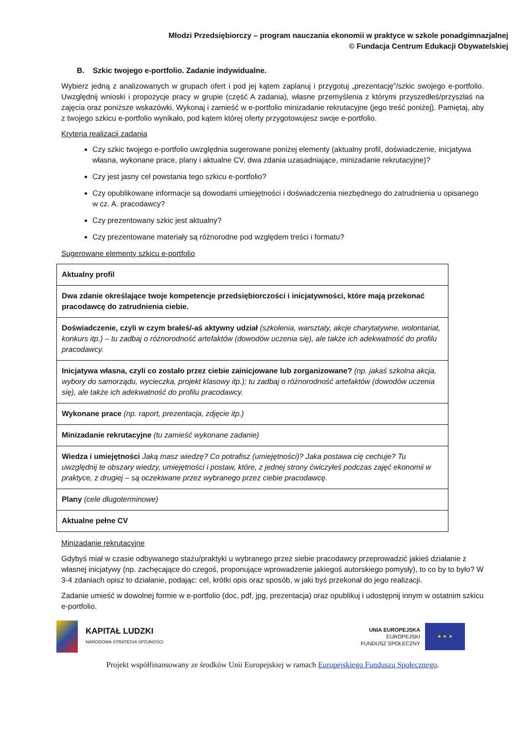Młodzi Przedsiębiorczy – program nauczania ekonomii w praktyce w szkole ponadgimnazjalnej
© Fundacja Centrum Edukacji Obywatelskiej
B. Szkic twojego e-portfolio. Zadanie indywidualne.
Wybierz jedną z analizowanych w grupach ofert i pod jej kątem zaplanuj i przygotuj „prezentację”/szkic swojego e-portfolio. Uwzględnij wnioski i propozycje pracy w grupie (część A zadania), własne przemyślenia z którymi przyszedłeś/przyszłaś na zajęcia oraz poniższe wskazówki. Wykonaj i zamieść w e-portfolio minizadanie rekrutacyjne (jego treść poniżej). Pamiętaj, aby z twojego szkicu e-portfolio wynikało, pod kątem której oferty przygotowujesz swoje e-portfolio.
Kryteria realizacji zadania
Czy szkic twojego e-portfolio uwzględnia sugerowane poniżej elementy (aktualny profil, doświadczenie, inicjatywa własna, wykonane prace, plany i aktualne CV, dwa zdania uzasadniające, minizadanie rekrutacyjne)?
Czy jest jasny cel powstania tego szkicu e-portfolio?
Czy opublikowane informacje są dowodami umiejętności i doświadczenia niezbędnego do zatrudnienia u opisanego w cz. A. pracodawcy?
Czy prezentowany szkic jest aktualny?
Czy prezentowane materiały są różnorodne pod względem treści i formatu?
Sugerowane elementy szkicu e-portfolio
| Aktualny profil |
| Dwa zdanie określające twoje kompetencje przedsiębiorczości i inicjatywności, które mają przekonać pracodawcę do zatrudnienia ciebie. |
| Doświadczenie, czyli w czym brałeś/-aś aktywny udział (szkolenia, warsztaty, akcje charytatywne, wolontariat, konkurs itp.) – tu zadbaj o różnorodność artefaktów (dowodów uczenia się), ale także ich adekwatność do profilu pracodawcy. |
| Inicjatywa własna, czyli co zostało przez ciebie zainicjowane lub zorganizowane? (np. jakaś szkolna akcja, wybory do samorządu, wycieczka, projekt klasowy itp.); tu zadbaj o różnorodność artefaktów (dowodów uczenia się), ale także ich adekwatność do profilu pracodawcy. |
| Wykonane prace (np. raport, prezentacja, zdjęcie itp.) |
| Minizadanie rekrutacyjne (tu zamieść wykonane zadanie) |
| Wiedza i umiejętności Jaką masz wiedzę? Co potrafisz (umiejętności)? Jaka postawa cię cechuje? Tu uwzględnij te obszary wiedzy, umiejętności i postaw, które, z jednej strony ćwiczyłeś podczas zajęć ekonomii w praktyce, z drugiej – są oczekiwane przez wybranego przez ciebie pracodawcę. |
| Plany (cele długoterminowe) |
| Aktualne pełne CV |
Minizadanie rekrutacyjne
Gdybyś miał w czasie odbywanego stażu/praktyki u wybranego przez siebie pracodawcy przeprowadzić jakieś działanie z własnej inicjatywy (np. zachęcające do czegoś, proponujące wprowadzenie jakiegoś autorskiego pomysły), to co by to było? W 3-4 zdaniach opisz to działanie, podając: cel, krótki opis oraz sposób, w jaki byś przekonał do jego realizacji.
Zadanie umieść w dowolnej formie w e-portfolio (doc, pdf, jpg, prezentacja) oraz opublikuj i udostępnij innym w ostatnim szkicu e-portfolio.
KAPITAŁ LUDZKI
NARODOWA STRATEGIA SPÓJNOŚCI
UNIA EUROPEJSKA
EUROPEJSKI
FUNDUSZ SPOŁECZNY
★ ★ ★
Projekt współfinansowany ze środków Unii Europejskiej w ramach Europejskiego Funduszu Społecznego.